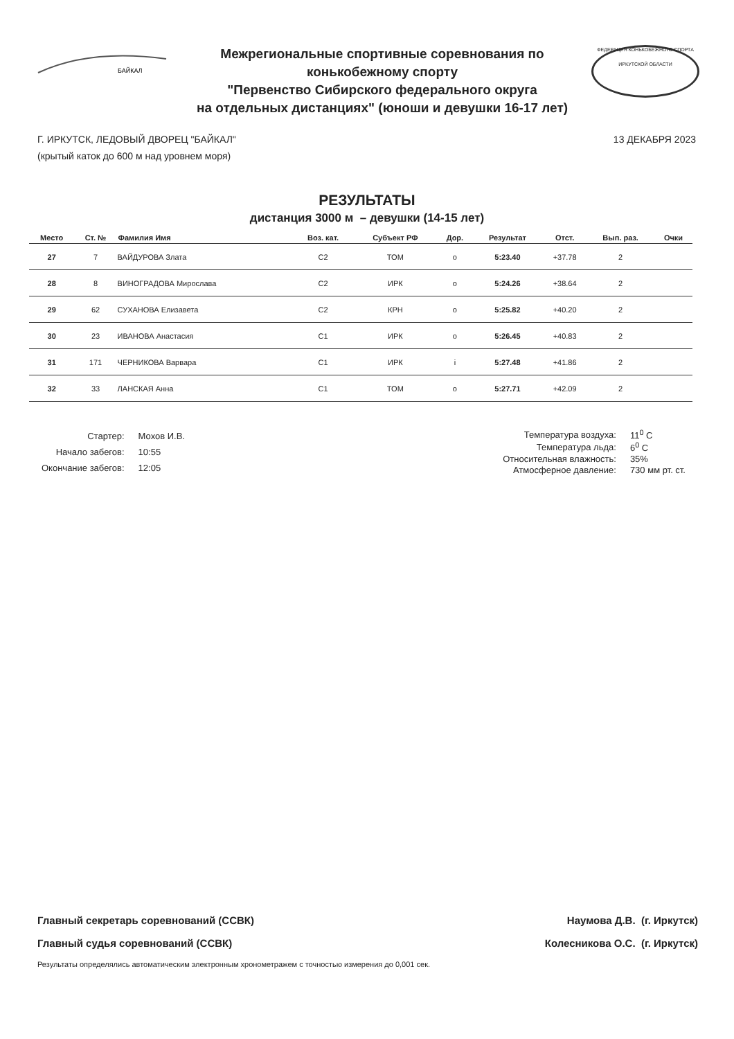БАЙКАЛ
Межрегиональные спортивные соревнования по
конькобежному спорту
"Первенство Сибирского федерального округа
на отдельных дистанциях" (юноши и девушки 16-17 лет)
ФЕДЕРАЦИЯ КОНЬКОБЕЖНОГО СПОРТА
ИРКУТСКОЙ ОБЛАСТИ
Г. ИРКУТСК, ЛЕДОВЫЙ ДВОРЕЦ "БАЙКАЛ"
(крытый каток до 600 м над уровнем моря)
13 ДЕКАБРЯ 2023
РЕЗУЛЬТАТЫ
дистанция 3000 м – девушки (14-15 лет)
| Место | Ст. № | Фамилия Имя | Воз. кат. | Субъект РФ | Дор. | Результат | Отст. | Вып. раз. | Очки |
| --- | --- | --- | --- | --- | --- | --- | --- | --- | --- |
| 27 | 7 | ВАЙДУРОВА Злата | С2 | ТОМ | o | 5:23.40 | +37.78 | 2 | |
| 28 | 8 | ВИНОГРАДОВА Мирослава | С2 | ИРК | o | 5:24.26 | +38.64 | 2 | |
| 29 | 62 | СУХАНОВА Елизавета | С2 | КРН | o | 5:25.82 | +40.20 | 2 | |
| 30 | 23 | ИВАНОВА Анастасия | С1 | ИРК | o | 5:26.45 | +40.83 | 2 | |
| 31 | 171 | ЧЕРНИКОВА Варвара | С1 | ИРК | i | 5:27.48 | +41.86 | 2 | |
| 32 | 33 | ЛАНСКАЯ Анна | С1 | ТОМ | o | 5:27.71 | +42.09 | 2 | |
| Стартер: | Мохов И.В. |
| Начало забегов: | 10:55 |
| Окончание забегов: | 12:05 |
| Температура воздуха: | 11<sup>0</sup> С |
| Температура льда: | 6<sup>0</sup> С |
| Относительная влажность: | 35% |
| Атмосферное давление: | 730 мм рт. ст. |
Главный секретарь соревнований (ССВК) Наумова Д.В. (г. Иркутск)
Главный судья соревнований (ССВК) Колесникова О.С. (г. Иркутск)
Результаты определялись автоматическим электронным хронометражем с точностью измерения до 0,001 сек.